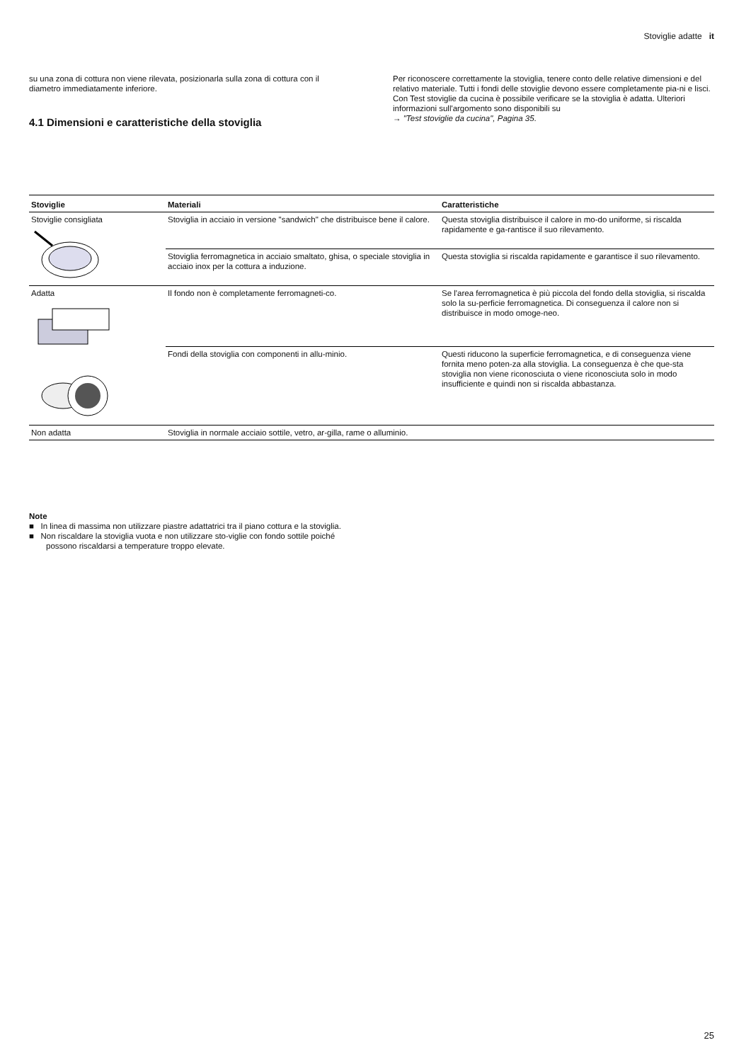Stoviglie adatte it
su una zona di cottura non viene rilevata, posizionarla sulla zona di cottura con il diametro immediatamente inferiore.
4.1 Dimensioni e caratteristiche della stoviglia
Per riconoscere correttamente la stoviglia, tenere conto delle relative dimensioni e del relativo materiale. Tutti i fondi delle stoviglie devono essere completamente pia-ni e lisci.
Con Test stoviglie da cucina è possibile verificare se la stoviglia è adatta. Ulteriori informazioni sull'argomento sono disponibili su
→ "Test stoviglie da cucina", Pagina 35.
| Stoviglie | Materiali | Caratteristiche |
| --- | --- | --- |
| Stoviglie consigliata | Stoviglia in acciaio in versione "sandwich" che distribuisce bene il calore. | Questa stoviglia distribuisce il calore in mo-do uniforme, si riscalda rapidamente e ga-rantisce il suo rilevamento. |
| | Stoviglia ferromagnetica in acciaio smaltato, ghisa, o speciale stoviglia in acciaio inox per la cottura a induzione. | Questa stoviglia si riscalda rapidamente e garantisce il suo rilevamento. |
| Adatta | Il fondo non è completamente ferromagneti-co. | Se l'area ferromagnetica è più piccola del fondo della stoviglia, si riscalda solo la su-perficie ferromagnetica. Di conseguenza il calore non si distribuisce in modo omoge-neo. |
| | Fondi della stoviglia con componenti in allu-minio. | Questi riducono la superficie ferromagnetica, e di conseguenza viene fornita meno poten-za alla stoviglia. La conseguenza è che que-sta stoviglia non viene riconosciuta o viene riconosciuta solo in modo insufficiente e quindi non si riscalda abbastanza. |
| Non adatta | Stoviglia in normale acciaio sottile, vetro, ar-gilla, rame o alluminio. | |
Note
■ In linea di massima non utilizzare piastre adattatrici tra il piano cottura e la stoviglia.
■ Non riscaldare la stoviglia vuota e non utilizzare sto-viglie con fondo sottile poiché possono riscaldarsi a temperature troppo elevate.
25